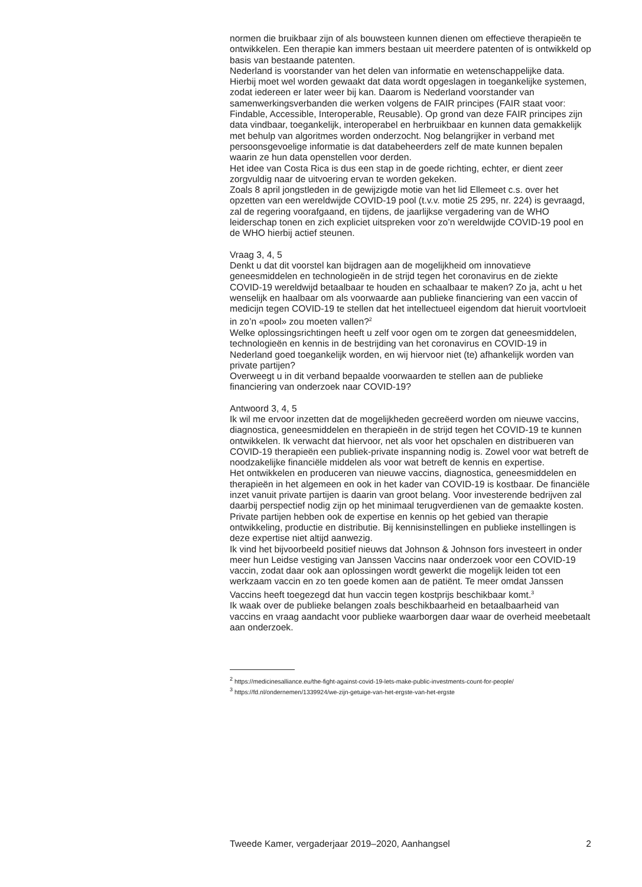normen die bruikbaar zijn of als bouwsteen kunnen dienen om effectieve therapieën te ontwikkelen. Een therapie kan immers bestaan uit meerdere patenten of is ontwikkeld op basis van bestaande patenten.
Nederland is voorstander van het delen van informatie en wetenschappelijke data. Hierbij moet wel worden gewaakt dat data wordt opgeslagen in toegankelijke systemen, zodat iedereen er later weer bij kan. Daarom is Nederland voorstander van samenwerkingsverbanden die werken volgens de FAIR principes (FAIR staat voor: Findable, Accessible, Interoperable, Reusable). Op grond van deze FAIR principes zijn data vindbaar, toegankelijk, interoperabel en herbruikbaar en kunnen data gemakkelijk met behulp van algoritmes worden onderzocht. Nog belangrijker in verband met persoonsgevoelige informatie is dat databeheerders zelf de mate kunnen bepalen waarin ze hun data openstellen voor derden.
Het idee van Costa Rica is dus een stap in de goede richting, echter, er dient zeer zorgvuldig naar de uitvoering ervan te worden gekeken.
Zoals 8 april jongstleden in de gewijzigde motie van het lid Ellemeet c.s. over het opzetten van een wereldwijde COVID-19 pool (t.v.v. motie 25 295, nr. 224) is gevraagd, zal de regering voorafgaand, en tijdens, de jaarlijkse vergadering van de WHO leiderschap tonen en zich expliciet uitspreken voor zo’n wereldwijde COVID-19 pool en de WHO hierbij actief steunen.
Vraag 3, 4, 5
Denkt u dat dit voorstel kan bijdragen aan de mogelijkheid om innovatieve geneesmiddelen en technologieën in de strijd tegen het coronavirus en de ziekte COVID-19 wereldwijd betaalbaar te houden en schaalbaar te maken? Zo ja, acht u het wenselijk en haalbaar om als voorwaarde aan publieke financiering van een vaccin of medicijn tegen COVID-19 te stellen dat het intellectueel eigendom dat hieruit voortvloeit in zo’n «pool» zou moeten vallen?<sup>2</sup>
Welke oplossingsrichtingen heeft u zelf voor ogen om te zorgen dat geneesmiddelen, technologieën en kennis in de bestrijding van het coronavirus en COVID-19 in Nederland goed toegankelijk worden, en wij hiervoor niet (te) afhankelijk worden van private partijen?
Overweegt u in dit verband bepaalde voorwaarden te stellen aan de publieke financiering van onderzoek naar COVID-19?
Antwoord 3, 4, 5
Ik wil me ervoor inzetten dat de mogelijkheden gecreëerd worden om nieuwe vaccins, diagnostica, geneesmiddelen en therapieën in de strijd tegen het COVID-19 te kunnen ontwikkelen. Ik verwacht dat hiervoor, net als voor het opschalen en distribueren van COVID-19 therapieën een publiek-private inspanning nodig is. Zowel voor wat betreft de noodzakelijke financiële middelen als voor wat betreft de kennis en expertise.
Het ontwikkelen en produceren van nieuwe vaccins, diagnostica, geneesmiddelen en therapieën in het algemeen en ook in het kader van COVID-19 is kostbaar. De financiële inzet vanuit private partijen is daarin van groot belang. Voor investerende bedrijven zal daarbij perspectief nodig zijn op het minimaal terugverdienen van de gemaakte kosten. Private partijen hebben ook de expertise en kennis op het gebied van therapie ontwikkeling, productie en distributie. Bij kennisinstellingen en publieke instellingen is deze expertise niet altijd aanwezig.
Ik vind het bijvoorbeeld positief nieuws dat Johnson & Johnson fors investeert in onder meer hun Leidse vestiging van Janssen Vaccins naar onderzoek voor een COVID-19 vaccin, zodat daar ook aan oplossingen wordt gewerkt die mogelijk leiden tot een werkzaam vaccin en zo ten goede komen aan de patiënt. Te meer omdat Janssen Vaccins heeft toegezegd dat hun vaccin tegen kostprijs beschikbaar komt.<sup>3</sup>
Ik waak over de publieke belangen zoals beschikbaarheid en betaalbaarheid van vaccins en vraag aandacht voor publieke waarborgen daar waar de overheid meebetaalt aan onderzoek.
<sup>2</sup> https://medicinesalliance.eu/the-fight-against-covid-19-lets-make-public-investments-count-for-people/
<sup>3</sup> https://fd.nl/ondernemen/1339924/we-zijn-getuige-van-het-ergste-van-het-ergste
Tweede Kamer, vergaderjaar 2019–2020, Aanhangsel 2